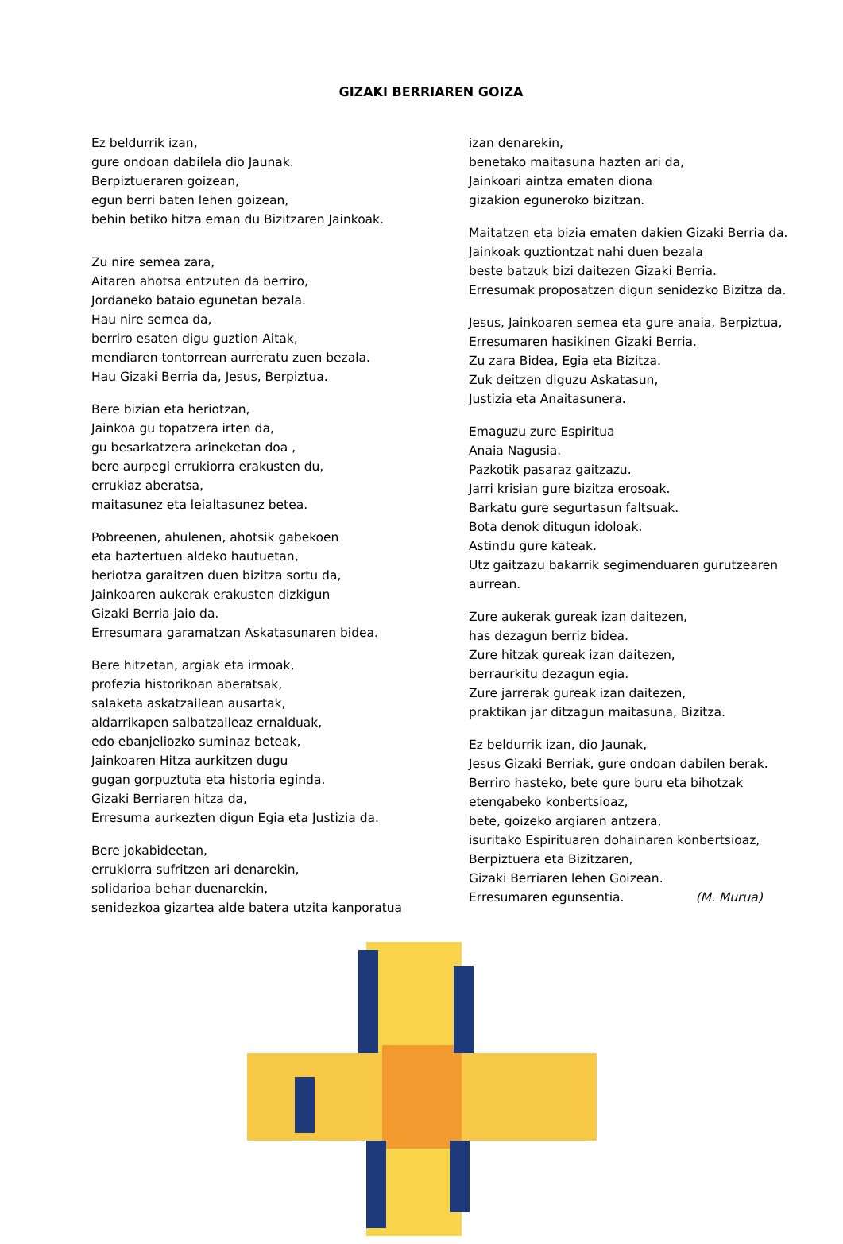GIZAKI BERRIAREN GOIZA
Ez beldurrik izan,
gure ondoan dabilela dio Jaunak.
Berpiztueraren goizean,
egun berri baten lehen goizean,
behin betiko hitza eman du Bizitzaren Jainkoak.
Zu nire semea zara,
Aitaren ahotsa entzuten da berriro,
Jordaneko bataio egunetan bezala.
Hau nire semea da,
berriro esaten digu guztion Aitak,
mendiaren tontorrean aurreratu zuen bezala.
Hau Gizaki Berria da, Jesus, Berpiztua.
Bere bizian eta heriotzan,
Jainkoa gu topatzera irten da,
gu besarkatzera arineketan doa ,
bere aurpegi errukiorra erakusten du,
errukiaz aberatsa,
maitasunez eta leialtasunez betea.
Pobreenen, ahulenen, ahotsik gabekoen
eta baztertuen aldeko hautuetan,
heriotza garaitzen duen bizitza sortu da,
Jainkoaren aukerak erakusten dizkigun
Gizaki Berria jaio da.
Erresumara garamatzan Askatasunaren bidea.
Bere hitzetan, argiak eta irmoak,
profezia historikoan aberatsak,
salaketa askatzailean ausartak,
aldarrikapen salbatzaileaz ernalduak,
edo ebanjeliozko suminaz beteak,
Jainkoaren Hitza aurkitzen dugu
gugan gorpuztuta eta historia eginda.
Gizaki Berriaren hitza da,
Erresuma aurkezten digun Egia eta Justizia da.
Bere jokabideetan,
errukiorra sufritzen ari denarekin,
solidarioa behar duenarekin,
senidezkoa gizartea alde batera utzita kanporatua
izan denarekin,
benetako maitasuna hazten ari da,
Jainkoari aintza ematen diona
gizakion eguneroko bizitzan.
Maitatzen eta bizia ematen dakien Gizaki Berria da.
Jainkoak guztiontzat nahi duen bezala
beste batzuk bizi daitezen Gizaki Berria.
Erresumak proposatzen digun senidezko Bizitza da.
Jesus, Jainkoaren semea eta gure anaia, Berpiztua,
Erresumaren hasikinen Gizaki Berria.
Zu zara Bidea, Egia eta Bizitza.
Zuk deitzen diguzu Askatasun,
Justizia eta Anaitasunera.
Emaguzu zure Espiritua
Anaia Nagusia.
Pazkotik pasaraz gaitzazu.
Jarri krisian gure bizitza erosoak.
Barkatu gure segurtasun faltsuak.
Bota denok ditugun idoloak.
Astindu gure kateak.
Utz gaitzazu bakarrik segimenduaren gurutzearen aurrean.
Zure aukerak gureak izan daitezen,
has dezagun berriz bidea.
Zure hitzak gureak izan daitezen,
berraurkitu dezagun egia.
Zure jarrerak gureak izan daitezen,
praktikan jar ditzagun maitasuna, Bizitza.
Ez beldurrik izan, dio Jaunak,
Jesus Gizaki Berriak, gure ondoan dabilen berak.
Berriro hasteko, bete gure buru eta bihotzak
etengabeko konbertsioaz,
bete, goizeko argiaren antzera,
isuritako Espirituaren dohainaren konbertsioaz,
Berpiztuera eta Bizitzaren,
Gizaki Berriaren lehen Goizean.
Erresumaren egunsentia. (M. Murua)